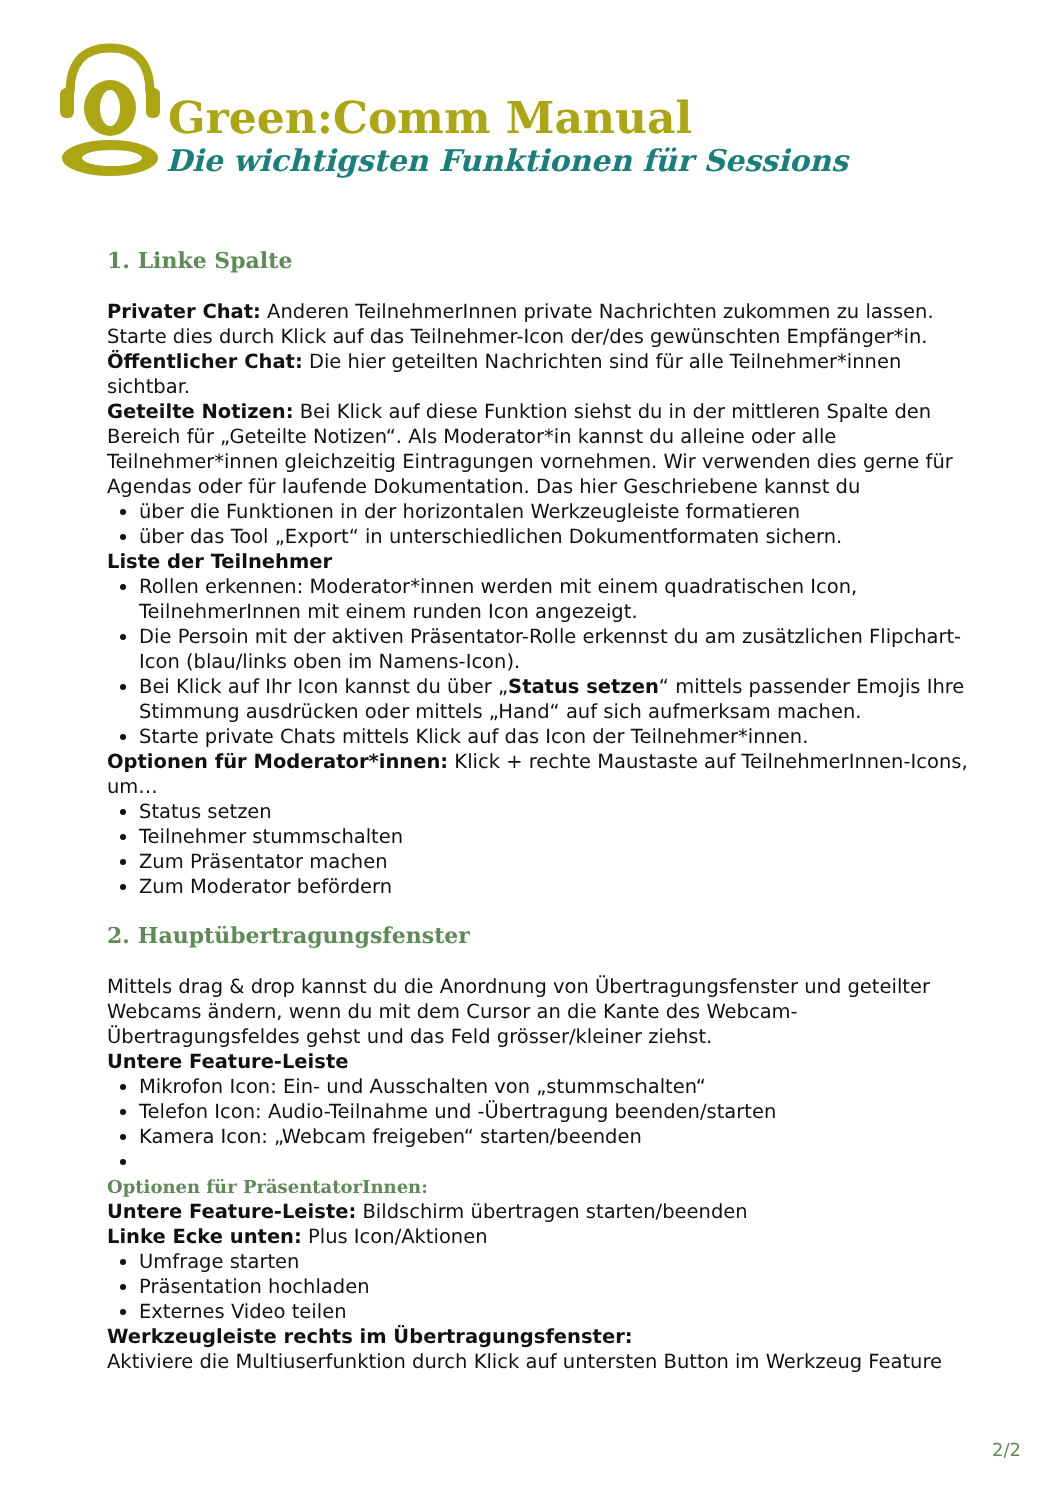Green:Comm Manual
Die wichtigsten Funktionen für Sessions
1. Linke Spalte
Privater Chat: Anderen TeilnehmerInnen private Nachrichten zukommen zu lassen. Starte dies durch Klick auf das Teilnehmer-Icon der/des gewünschten Empfänger*in.
Öffentlicher Chat: Die hier geteilten Nachrichten sind für alle Teilnehmer*innen sichtbar.
Geteilte Notizen: Bei Klick auf diese Funktion siehst du in der mittleren Spalte den Bereich für „Geteilte Notizen“. Als Moderator*in kannst du alleine oder alle Teilnehmer*innen gleichzeitig Eintragungen vornehmen. Wir verwenden dies gerne für Agendas oder für laufende Dokumentation. Das hier Geschriebene kannst du
über die Funktionen in der horizontalen Werkzeugleiste formatieren
über das Tool „Export“ in unterschiedlichen Dokumentformaten sichern.
Liste der Teilnehmer
Rollen erkennen: Moderator*innen werden mit einem quadratischen Icon, TeilnehmerInnen mit einem runden Icon angezeigt.
Die Persoin mit der aktiven Präsentator-Rolle erkennst du am zusätzlichen Flipchart-Icon (blau/links oben im Namens-Icon).
Bei Klick auf Ihr Icon kannst du über „Status setzen“ mittels passender Emojis Ihre Stimmung ausdrücken oder mittels „Hand“ auf sich aufmerksam machen.
Starte private Chats mittels Klick auf das Icon der Teilnehmer*innen.
Optionen für Moderator*innen: Klick + rechte Maustaste auf TeilnehmerInnen-Icons, um…
Status setzen
Teilnehmer stummschalten
Zum Präsentator machen
Zum Moderator befördern
2. Hauptübertragungsfenster
Mittels drag & drop kannst du die Anordnung von Übertragungsfenster und geteilter Webcams ändern, wenn du mit dem Cursor an die Kante des Webcam-Übertragungsfeldes gehst und das Feld grösser/kleiner ziehst.
Untere Feature-Leiste
Mikrofon Icon: Ein- und Ausschalten von „stummschalten“
Telefon Icon: Audio-Teilnahme und -Übertragung beenden/starten
Kamera Icon: „Webcam freigeben“ starten/beenden
Optionen für PräsentatorInnen:
Untere Feature-Leiste: Bildschirm übertragen starten/beenden
Linke Ecke unten: Plus Icon/Aktionen
Umfrage starten
Präsentation hochladen
Externes Video teilen
Werkzeugleiste rechts im Übertragungsfenster:
Aktiviere die Multiuserfunktion durch Klick auf untersten Button im Werkzeug Feature
2/2